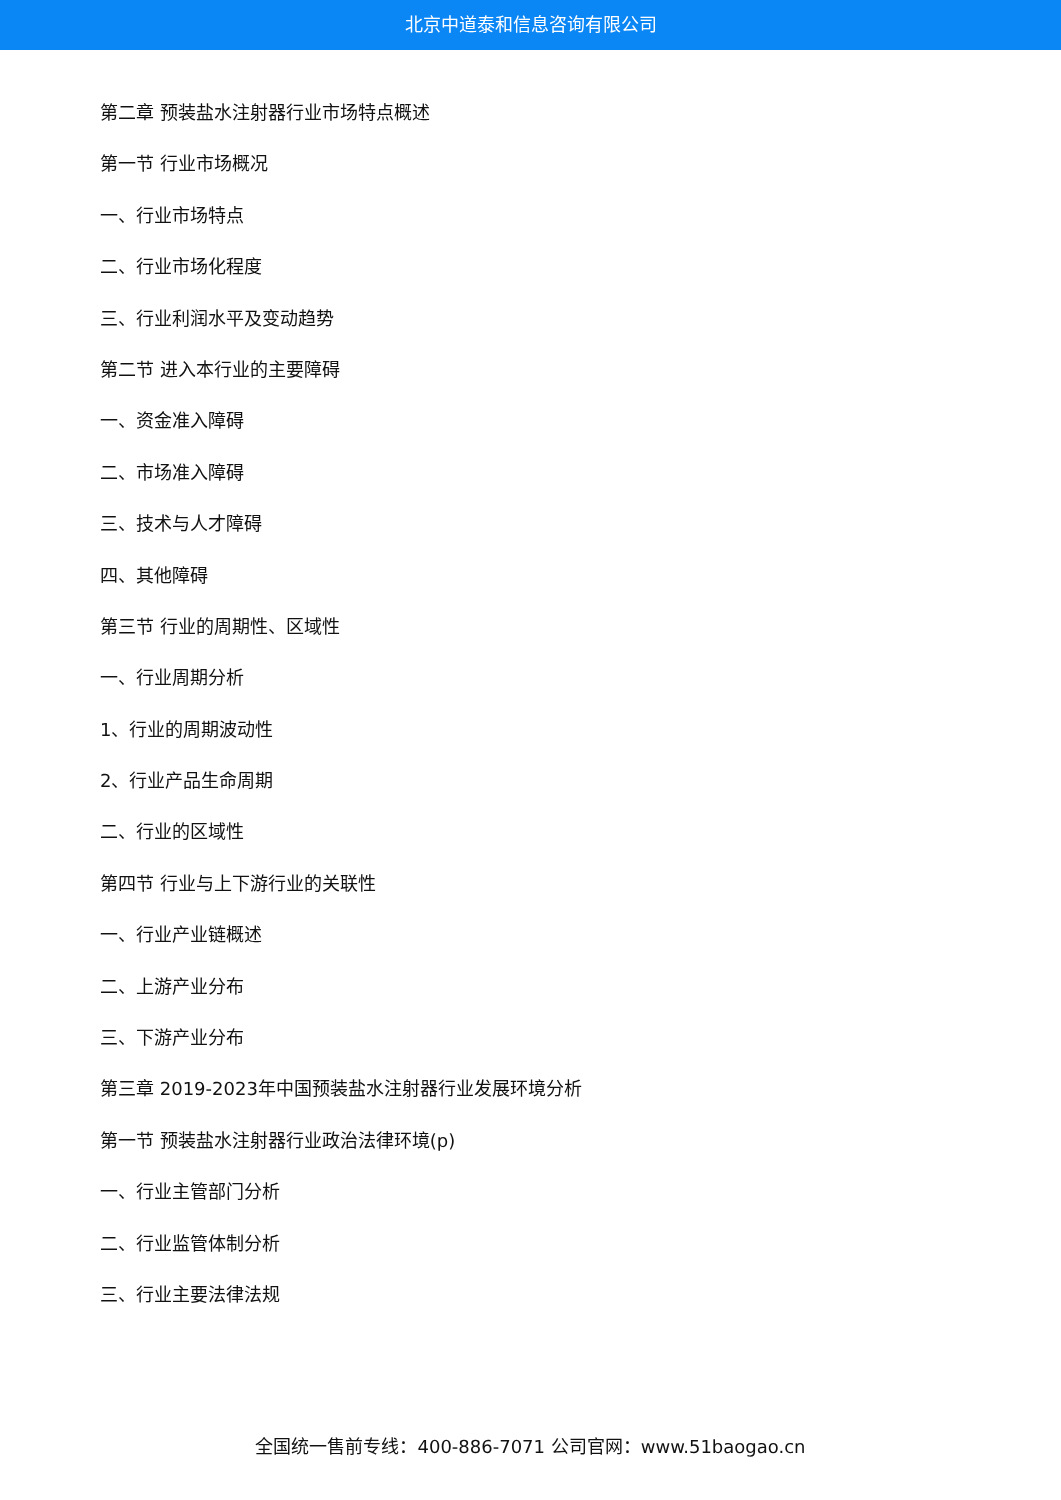北京中道泰和信息咨询有限公司
第二章 预装盐水注射器行业市场特点概述
第一节 行业市场概况
一、行业市场特点
二、行业市场化程度
三、行业利润水平及变动趋势
第二节 进入本行业的主要障碍
一、资金准入障碍
二、市场准入障碍
三、技术与人才障碍
四、其他障碍
第三节 行业的周期性、区域性
一、行业周期分析
1、行业的周期波动性
2、行业产品生命周期
二、行业的区域性
第四节 行业与上下游行业的关联性
一、行业产业链概述
二、上游产业分布
三、下游产业分布
第三章 2019-2023年中国预装盐水注射器行业发展环境分析
第一节 预装盐水注射器行业政治法律环境(p)
一、行业主管部门分析
二、行业监管体制分析
三、行业主要法律法规
全国统一售前专线：400-886-7071 公司官网：www.51baogao.cn